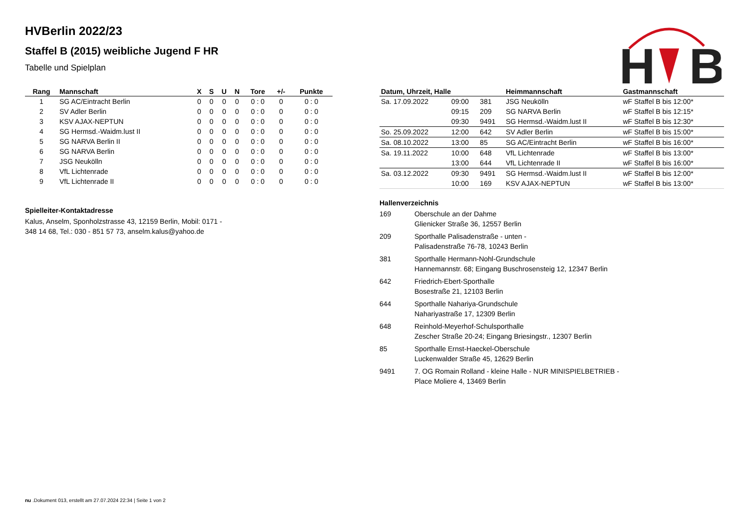H
B
HVBerlin 2022/23
Staffel B (2015) weibliche Jugend F HR
Tabelle und Spielplan
| Rang | Mannschaft | X | S | U | N | Tore | +/- | Punkte |
| --- | --- | --- | --- | --- | --- | --- | --- | --- |
| 1 | SG AC/Eintracht Berlin | 0 | 0 | 0 | 0 | 0 : 0 | 0 | 0 : 0 |
| 2 | SV Adler Berlin | 0 | 0 | 0 | 0 | 0 : 0 | 0 | 0 : 0 |
| 3 | KSV AJAX-NEPTUN | 0 | 0 | 0 | 0 | 0 : 0 | 0 | 0 : 0 |
| 4 | SG Hermsd.-Waidm.lust II | 0 | 0 | 0 | 0 | 0 : 0 | 0 | 0 : 0 |
| 5 | SG NARVA Berlin II | 0 | 0 | 0 | 0 | 0 : 0 | 0 | 0 : 0 |
| 6 | SG NARVA Berlin | 0 | 0 | 0 | 0 | 0 : 0 | 0 | 0 : 0 |
| 7 | JSG Neukölln | 0 | 0 | 0 | 0 | 0 : 0 | 0 | 0 : 0 |
| 8 | VfL Lichtenrade | 0 | 0 | 0 | 0 | 0 : 0 | 0 | 0 : 0 |
| 9 | VfL Lichtenrade II | 0 | 0 | 0 | 0 | 0 : 0 | 0 | 0 : 0 |
Spielleiter-Kontaktadresse
Kalus, Anselm, Sponholzstrasse 43, 12159 Berlin, Mobil: 0171 -
348 14 68, Tel.: 030 - 851 57 73, anselm.kalus@yahoo.de
| Datum, Uhrzeit, Halle | | | Heimmannschaft | Gastmannschaft |
| --- | --- | --- | --- | --- |
| Sa. 17.09.2022 | 09:00 | 381 | JSG Neukölln | wF Staffel B bis 12:00* |
| | 09:15 | 209 | SG NARVA Berlin | wF Staffel B bis 12:15* |
| | 09:30 | 9491 | SG Hermsd.-Waidm.lust II | wF Staffel B bis 12:30* |
| So. 25.09.2022 | 12:00 | 642 | SV Adler Berlin | wF Staffel B bis 15:00* |
| Sa. 08.10.2022 | 13:00 | 85 | SG AC/Eintracht Berlin | wF Staffel B bis 16:00* |
| Sa. 19.11.2022 | 10:00 | 648 | VfL Lichtenrade | wF Staffel B bis 13:00* |
| | 13:00 | 644 | VfL Lichtenrade II | wF Staffel B bis 16:00* |
| Sa. 03.12.2022 | 09:30 | 9491 | SG Hermsd.-Waidm.lust II | wF Staffel B bis 12:00* |
| | 10:00 | 169 | KSV AJAX-NEPTUN | wF Staffel B bis 13:00* |
Hallenverzeichnis
169 Oberschule an der Dahme
Glienicker Straße 36, 12557 Berlin
209 Sporthalle Palisadenstraße - unten -
Palisadenstraße 76-78, 10243 Berlin
381 Sporthalle Hermann-Nohl-Grundschule
Hannemannstr. 68; Eingang Buschrosensteig 12, 12347 Berlin
642 Friedrich-Ebert-Sporthalle
Bosestraße 21, 12103 Berlin
644 Sporthalle Nahariya-Grundschule
Nahariyastraße 17, 12309 Berlin
648 Reinhold-Meyerhof-Schulsporthalle
Zescher Straße 20-24; Eingang Briesingstr., 12307 Berlin
85 Sporthalle Ernst-Haeckel-Oberschule
Luckenwalder Straße 45, 12629 Berlin
9491 7. OG Romain Rolland - kleine Halle - NUR MINISPIELBETRIEB -
Place Moliere 4, 13469 Berlin
nu .Dokument 013, erstellt am 27.07.2024 22:34 | Seite 1 von 2